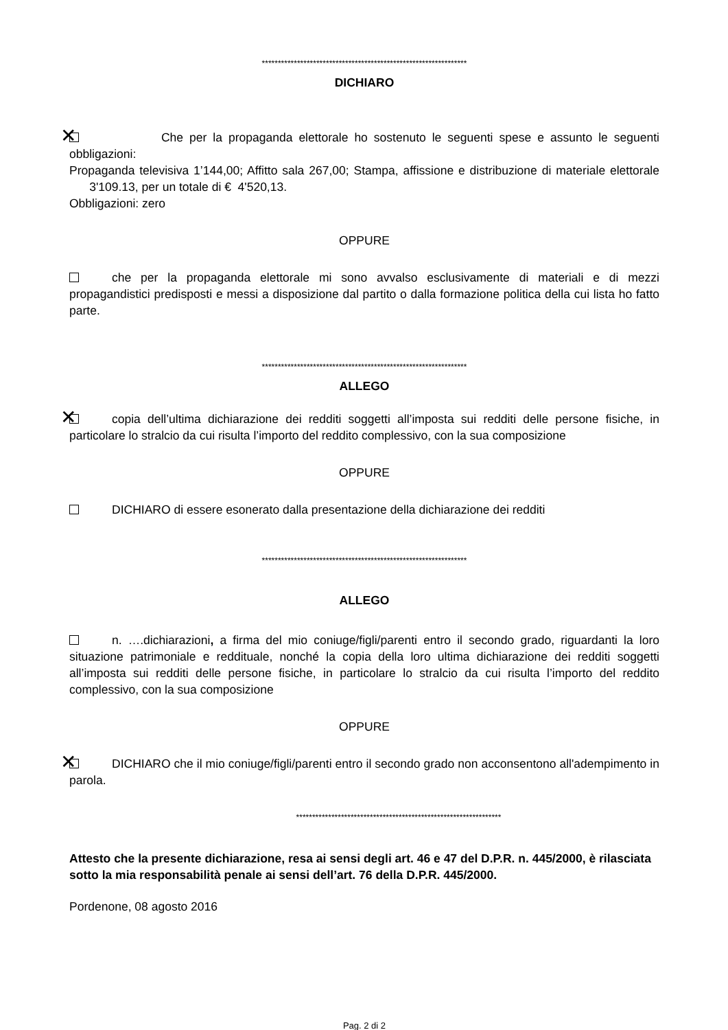****************************************************************
DICHIARO
✕ Che per la propaganda elettorale ho sostenuto le seguenti spese e assunto le seguenti obbligazioni:
Propaganda televisiva 1’144,00; Affitto sala 267,00; Stampa, affissione e distribuzione di materiale elettorale 3'109.13, per un totale di € 4'520,13.
Obbligazioni: zero
OPPURE
che per la propaganda elettorale mi sono avvalso esclusivamente di materiali e di mezzi propagandistici predisposti e messi a disposizione dal partito o dalla formazione politica della cui lista ho fatto parte.
****************************************************************
ALLEGO
✕ copia dell’ultima dichiarazione dei redditi soggetti all’imposta sui redditi delle persone fisiche, in particolare lo stralcio da cui risulta l’importo del reddito complessivo, con la sua composizione
OPPURE
DICHIARO di essere esonerato dalla presentazione della dichiarazione dei redditi
****************************************************************
ALLEGO
n. ….dichiarazioni, a firma del mio coniuge/figli/parenti entro il secondo grado, riguardanti la loro situazione patrimoniale e reddituale, nonché la copia della loro ultima dichiarazione dei redditi soggetti all’imposta sui redditi delle persone fisiche, in particolare lo stralcio da cui risulta l’importo del reddito complessivo, con la sua composizione
OPPURE
✕ DICHIARO che il mio coniuge/figli/parenti entro il secondo grado non acconsentono all'adempimento in parola.
****************************************************************
Attesto che la presente dichiarazione, resa ai sensi degli art. 46 e 47 del D.P.R. n. 445/2000, è rilasciata sotto la mia responsabilità penale ai sensi dell’art. 76 della D.P.R. 445/2000.
Pordenone, 08 agosto 2016
Pag. 2 di 2